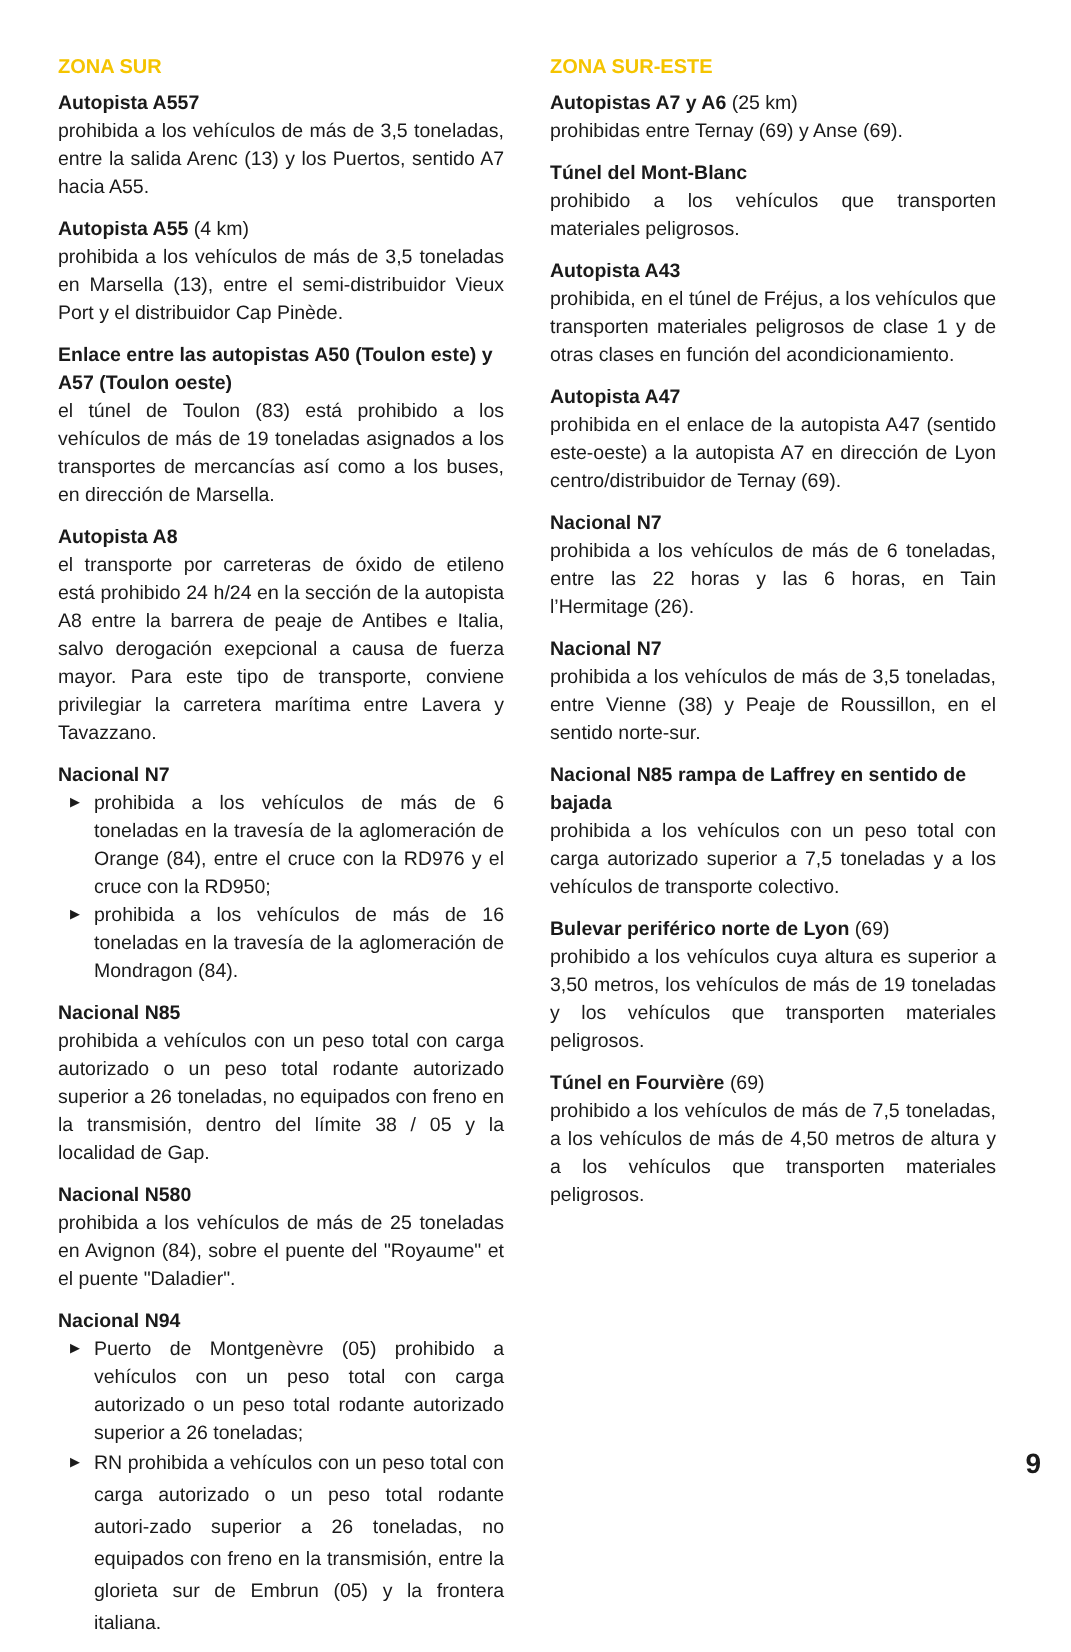ZONA SUR
Autopista A557
prohibida a los vehículos de más de 3,5 toneladas, entre la salida Arenc (13) y los Puertos, sentido A7 hacia A55.
Autopista A55 (4 km)
prohibida a los vehículos de más de 3,5 toneladas en Marsella (13), entre el semi-distribuidor Vieux Port y el distribuidor Cap Pinède.
Enlace entre las autopistas A50 (Toulon este) y A57 (Toulon oeste)
el túnel de Toulon (83) está prohibido a los vehículos de más de 19 toneladas asignados a los transportes de mercancías así como a los buses, en dirección de Marsella.
Autopista A8
el transporte por carreteras de óxido de etileno está prohibido 24 h/24 en la sección de la autopista A8 entre la barrera de peaje de Antibes e Italia, salvo derogación exepcional a causa de fuerza mayor. Para este tipo de transporte, conviene privilegiar la carretera marítima entre Lavera y Tavazzano.
Nacional N7
▶ prohibida a los vehículos de más de 6 toneladas en la travesía de la aglomeración de Orange (84), entre el cruce con la RD976 y el cruce con la RD950;
▶ prohibida a los vehículos de más de 16 toneladas en la travesía de la aglomeración de Mondragon (84).
Nacional N85
prohibida a vehículos con un peso total con carga autorizado o un peso total rodante autorizado superior a 26 toneladas, no equipados con freno en la transmisión, dentro del límite 38 / 05 y la localidad de Gap.
Nacional N580
prohibida a los vehículos de más de 25 toneladas en Avignon (84), sobre el puente del "Royaume" et el puente "Daladier".
Nacional N94
▶ Puerto de Montgenèvre (05) prohibido a vehículos con un peso total con carga autorizado o un peso total rodante autorizado superior a 26 toneladas;
▶ RN prohibida a vehículos con un peso total con carga autorizado o un peso total rodante autori-zado superior a 26 toneladas, no equipados con freno en la transmisión, entre la glorieta sur de Embrun (05) y la frontera italiana.
ZONA SUR-ESTE
Autopistas A7 y A6 (25 km)
prohibidas entre Ternay (69) y Anse (69).
Túnel del Mont-Blanc
prohibido a los vehículos que transporten materiales peligrosos.
Autopista A43
prohibida, en el túnel de Fréjus, a los vehículos que transporten materiales peligrosos de clase 1 y de otras clases en función del acondicionamiento.
Autopista A47
prohibida en el enlace de la autopista A47 (sentido este-oeste) a la autopista A7 en dirección de Lyon centro/distribuidor de Ternay (69).
Nacional N7
prohibida a los vehículos de más de 6 toneladas, entre las 22 horas y las 6 horas, en Tain l’Hermitage (26).
Nacional N7
prohibida a los vehículos de más de 3,5 toneladas, entre Vienne (38) y Peaje de Roussillon, en el sentido norte-sur.
Nacional N85 rampa de Laffrey en sentido de bajada
prohibida a los vehículos con un peso total con carga autorizado superior a 7,5 toneladas y a los vehículos de transporte colectivo.
Bulevar periférico norte de Lyon (69)
prohibido a los vehículos cuya altura es superior a 3,50 metros, los vehículos de más de 19 toneladas y los vehículos que transporten materiales peligrosos.
Túnel en Fourvière (69)
prohibido a los vehículos de más de 7,5 toneladas, a los vehículos de más de 4,50 metros de altura y a los vehículos que transporten materiales peligrosos.
9